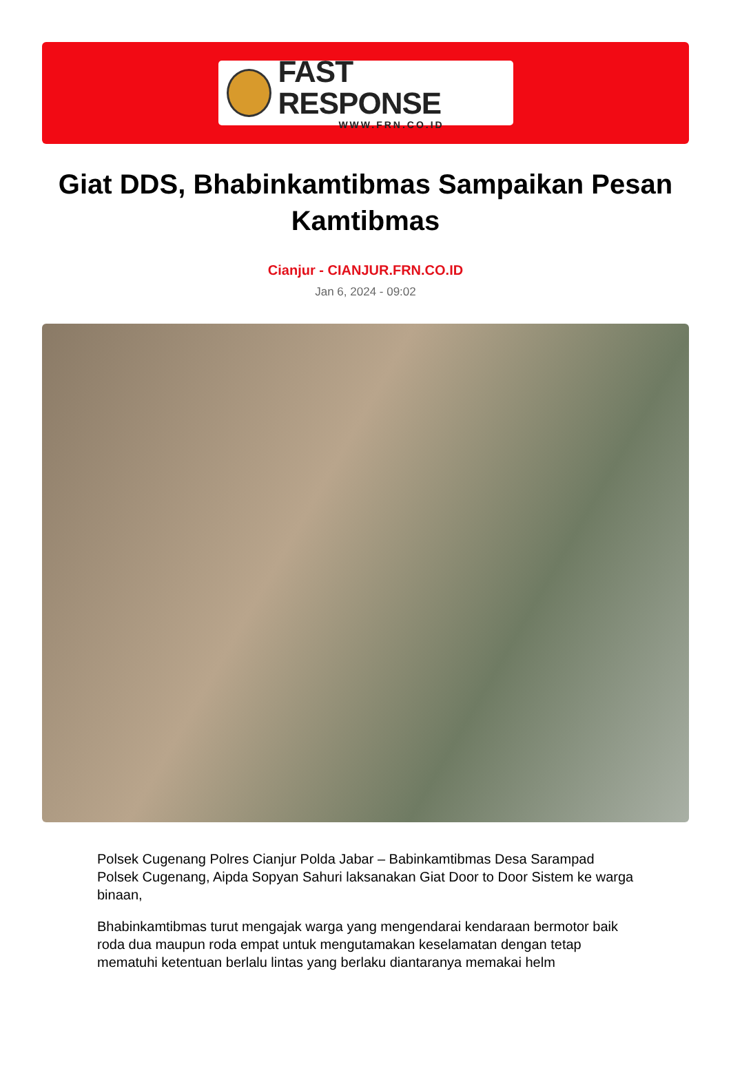FAST RESPONSE
WWW.FRN.CO.ID
Giat DDS, Bhabinkamtibmas Sampaikan Pesan Kamtibmas
Cianjur - CIANJUR.FRN.CO.ID
Jan 6, 2024 - 09:02
Polsek Cugenang Polres Cianjur Polda Jabar – Babinkamtibmas Desa Sarampad Polsek Cugenang, Aipda Sopyan Sahuri laksanakan Giat Door to Door Sistem ke warga binaan,
Bhabinkamtibmas turut mengajak warga yang mengendarai kendaraan bermotor baik roda dua maupun roda empat untuk mengutamakan keselamatan dengan tetap mematuhi ketentuan berlalu lintas yang berlaku diantaranya memakai helm